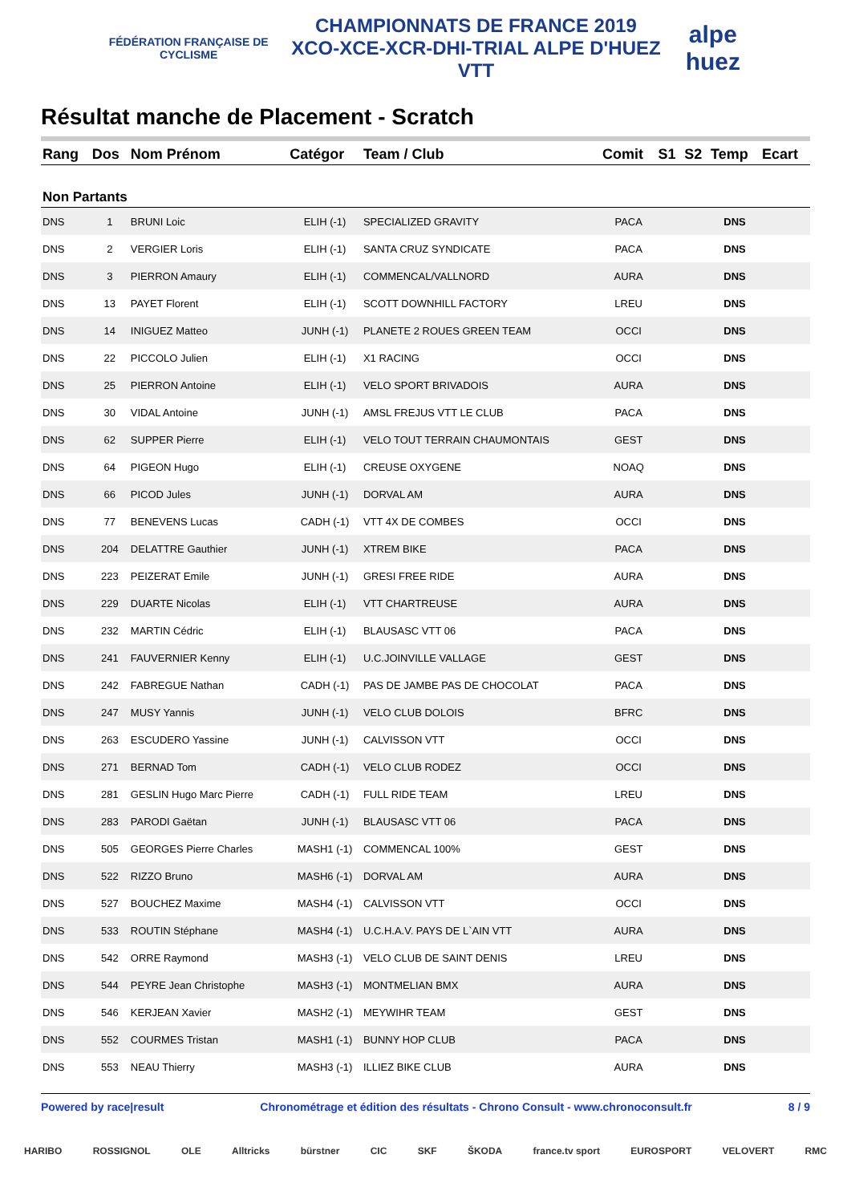FÉDÉRATION FRANÇAISE DE CYCLISME
CHAMPIONNATS DE FRANCE 2019
XCO-XCE-XCR-DHI-TRIAL ALPE D'HUEZ VTT
alpe huez
Résultat manche de Placement - Scratch
| Rang | Dos | Nom Prénom | Catégor | Team / Club | Comit | S1 | S2 | Temp | Ecart |
| --- | --- | --- | --- | --- | --- | --- | --- | --- | --- |
| Non Partants | | | | | | | | | |
| DNS | 1 | BRUNI Loic | ELIH (-1) | SPECIALIZED GRAVITY | PACA | | | DNS | |
| DNS | 2 | VERGIER Loris | ELIH (-1) | SANTA CRUZ SYNDICATE | PACA | | | DNS | |
| DNS | 3 | PIERRON Amaury | ELIH (-1) | COMMENCAL/VALLNORD | AURA | | | DNS | |
| DNS | 13 | PAYET Florent | ELIH (-1) | SCOTT DOWNHILL FACTORY | LREU | | | DNS | |
| DNS | 14 | INIGUEZ Matteo | JUNH (-1) | PLANETE 2 ROUES GREEN TEAM | OCCI | | | DNS | |
| DNS | 22 | PICCOLO Julien | ELIH (-1) | X1 RACING | OCCI | | | DNS | |
| DNS | 25 | PIERRON Antoine | ELIH (-1) | VELO SPORT BRIVADOIS | AURA | | | DNS | |
| DNS | 30 | VIDAL Antoine | JUNH (-1) | AMSL FREJUS VTT LE CLUB | PACA | | | DNS | |
| DNS | 62 | SUPPER Pierre | ELIH (-1) | VELO TOUT TERRAIN CHAUMONTAIS | GEST | | | DNS | |
| DNS | 64 | PIGEON Hugo | ELIH (-1) | CREUSE OXYGENE | NOAQ | | | DNS | |
| DNS | 66 | PICOD Jules | JUNH (-1) | DORVAL AM | AURA | | | DNS | |
| DNS | 77 | BENEVENS Lucas | CADH (-1) | VTT 4X DE COMBES | OCCI | | | DNS | |
| DNS | 204 | DELATTRE Gauthier | JUNH (-1) | XTREM BIKE | PACA | | | DNS | |
| DNS | 223 | PEIZERAT Emile | JUNH (-1) | GRESI FREE RIDE | AURA | | | DNS | |
| DNS | 229 | DUARTE Nicolas | ELIH (-1) | VTT CHARTREUSE | AURA | | | DNS | |
| DNS | 232 | MARTIN Cédric | ELIH (-1) | BLAUSASC VTT 06 | PACA | | | DNS | |
| DNS | 241 | FAUVERNIER Kenny | ELIH (-1) | U.C.JOINVILLE VALLAGE | GEST | | | DNS | |
| DNS | 242 | FABREGUE Nathan | CADH (-1) | PAS DE JAMBE PAS DE CHOCOLAT | PACA | | | DNS | |
| DNS | 247 | MUSY Yannis | JUNH (-1) | VELO CLUB DOLOIS | BFRC | | | DNS | |
| DNS | 263 | ESCUDERO Yassine | JUNH (-1) | CALVISSON VTT | OCCI | | | DNS | |
| DNS | 271 | BERNAD Tom | CADH (-1) | VELO CLUB RODEZ | OCCI | | | DNS | |
| DNS | 281 | GESLIN Hugo Marc Pierre | CADH (-1) | FULL RIDE TEAM | LREU | | | DNS | |
| DNS | 283 | PARODI Gaëtan | JUNH (-1) | BLAUSASC VTT 06 | PACA | | | DNS | |
| DNS | 505 | GEORGES Pierre Charles | MASH1 (-1) | COMMENCAL 100% | GEST | | | DNS | |
| DNS | 522 | RIZZO Bruno | MASH6 (-1) | DORVAL AM | AURA | | | DNS | |
| DNS | 527 | BOUCHEZ Maxime | MASH4 (-1) | CALVISSON VTT | OCCI | | | DNS | |
| DNS | 533 | ROUTIN Stéphane | MASH4 (-1) | U.C.H.A.V. PAYS DE L`AIN VTT | AURA | | | DNS | |
| DNS | 542 | ORRE Raymond | MASH3 (-1) | VELO CLUB DE SAINT DENIS | LREU | | | DNS | |
| DNS | 544 | PEYRE Jean Christophe | MASH3 (-1) | MONTMELIAN BMX | AURA | | | DNS | |
| DNS | 546 | KERJEAN Xavier | MASH2 (-1) | MEYWIHR TEAM | GEST | | | DNS | |
| DNS | 552 | COURMES Tristan | MASH1 (-1) | BUNNY HOP CLUB | PACA | | | DNS | |
| DNS | 553 | NEAU Thierry | MASH3 (-1) | ILLIEZ BIKE CLUB | AURA | | | DNS | |
Powered by race|result Chronométrage et édition des résultats - Chrono Consult - www.chronoconsult.fr 8 / 9
HARIBO ROSSIGNOL OLE Alltricks bürstner CIC SKF ŠKODA france.tv sport EUROSPORT VELOVERT RMC